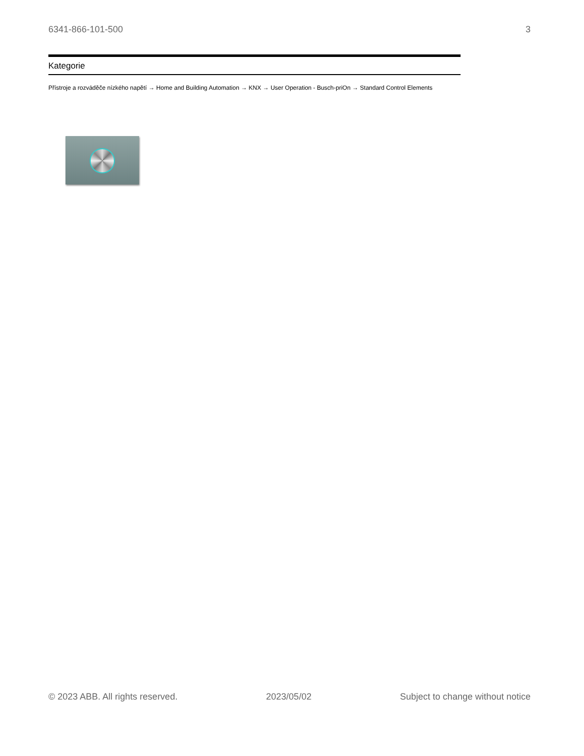6341-866-101-500 3
Kategorie
Přístroje a rozváděče nízkého napětí → Home and Building Automation → KNX → User Operation - Busch-priOn → Standard Control Elements
© 2023 ABB. All rights reserved. 2023/05/02 Subject to change without notice